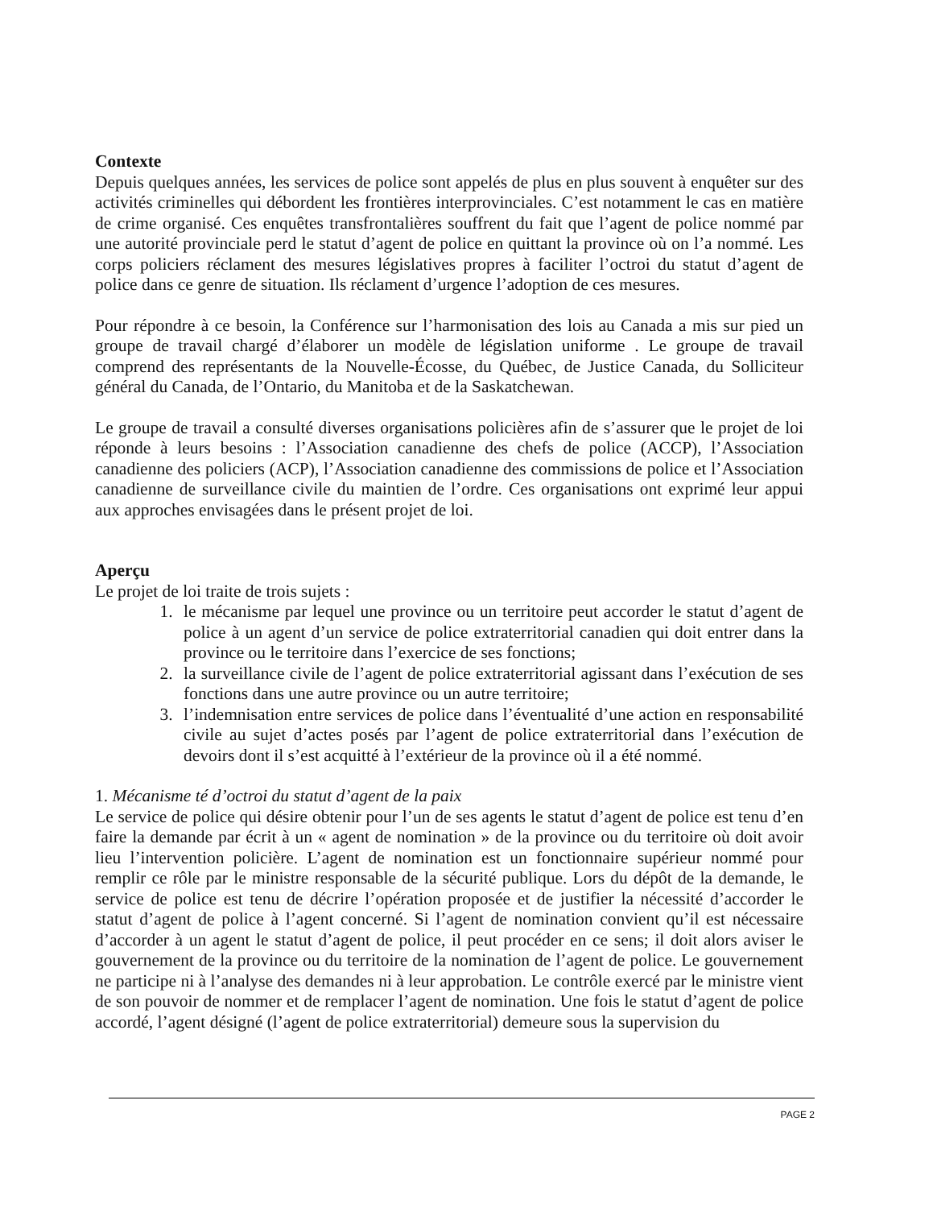Contexte
Depuis quelques années, les services de police sont appelés de plus en plus souvent à enquêter sur des activités criminelles qui débordent les frontières interprovinciales. C’est notamment le cas en matière de crime organisé. Ces enquêtes transfrontalières souffrent du fait que l’agent de police nommé par une autorité provinciale perd le statut d’agent de police en quittant la province où on l’a nommé. Les corps policiers réclament des mesures législatives propres à faciliter l’octroi du statut d’agent de police dans ce genre de situation. Ils réclament d’urgence l’adoption de ces mesures.
Pour répondre à ce besoin, la Conférence sur l’harmonisation des lois au Canada a mis sur pied un groupe de travail chargé d’élaborer un modèle de législation uniforme . Le groupe de travail comprend des représentants de la Nouvelle-Écosse, du Québec, de Justice Canada, du Solliciteur général du Canada, de l’Ontario, du Manitoba et de la Saskatchewan.
Le groupe de travail a consulté diverses organisations policières afin de s’assurer que le projet de loi réponde à leurs besoins : l’Association canadienne des chefs de police (ACCP), l’Association canadienne des policiers (ACP), l’Association canadienne des commissions de police et l’Association canadienne de surveillance civile du maintien de l’ordre. Ces organisations ont exprimé leur appui aux approches envisagées dans le présent projet de loi.
Aperçu
Le projet de loi traite de trois sujets :
1. le mécanisme par lequel une province ou un territoire peut accorder le statut d’agent de police à un agent d’un service de police extraterritorial canadien qui doit entrer dans la province ou le territoire dans l’exercice de ses fonctions;
2. la surveillance civile de l’agent de police extraterritorial agissant dans l’exécution de ses fonctions dans une autre province ou un autre territoire;
3. l’indemnisation entre services de police dans l’éventualité d’une action en responsabilité civile au sujet d’actes posés par l’agent de police extraterritorial dans l’exécution de devoirs dont il s’est acquitté à l’extérieur de la province où il a été nommé.
1. Mécanisme té d’octroi du statut d’agent de la paix
Le service de police qui désire obtenir pour l’un de ses agents le statut d’agent de police est tenu d’en faire la demande par écrit à un « agent de nomination » de la province ou du territoire où doit avoir lieu l’intervention policière. L’agent de nomination est un fonctionnaire supérieur nommé pour remplir ce rôle par le ministre responsable de la sécurité publique. Lors du dépôt de la demande, le service de police est tenu de décrire l’opération proposée et de justifier la nécessité d’accorder le statut d’agent de police à l’agent concerné. Si l’agent de nomination convient qu’il est nécessaire d’accorder à un agent le statut d’agent de police, il peut procéder en ce sens; il doit alors aviser le gouvernement de la province ou du territoire de la nomination de l’agent de police. Le gouvernement ne participe ni à l’analyse des demandes ni à leur approbation. Le contrôle exercé par le ministre vient de son pouvoir de nommer et de remplacer l’agent de nomination. Une fois le statut d’agent de police accordé, l’agent désigné (l’agent de police extraterritorial) demeure sous la supervision du
PAGE 2